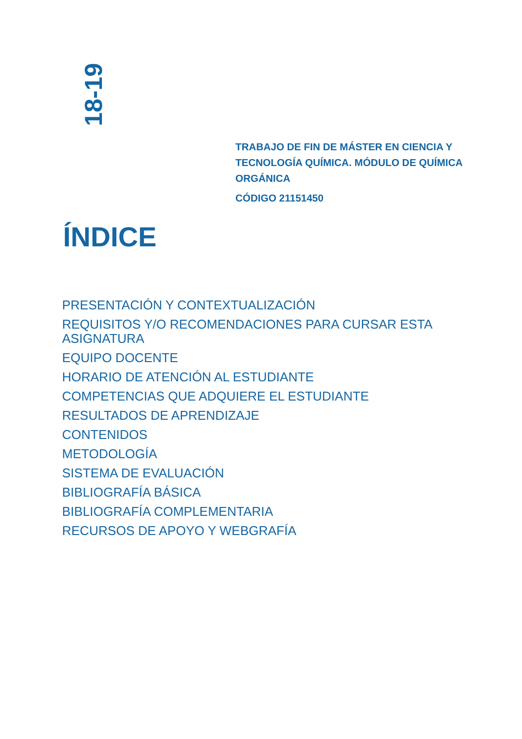18-19
TRABAJO DE FIN DE MÁSTER EN CIENCIA Y TECNOLOGÍA QUÍMICA. MÓDULO DE QUÍMICA ORGÁNICA
CÓDIGO 21151450
ÍNDICE
PRESENTACIÓN Y CONTEXTUALIZACIÓN
REQUISITOS Y/O RECOMENDACIONES PARA CURSAR ESTA ASIGNATURA
EQUIPO DOCENTE
HORARIO DE ATENCIÓN AL ESTUDIANTE
COMPETENCIAS QUE ADQUIERE EL ESTUDIANTE
RESULTADOS DE APRENDIZAJE
CONTENIDOS
METODOLOGÍA
SISTEMA DE EVALUACIÓN
BIBLIOGRAFÍA BÁSICA
BIBLIOGRAFÍA COMPLEMENTARIA
RECURSOS DE APOYO Y WEBGRAFÍA